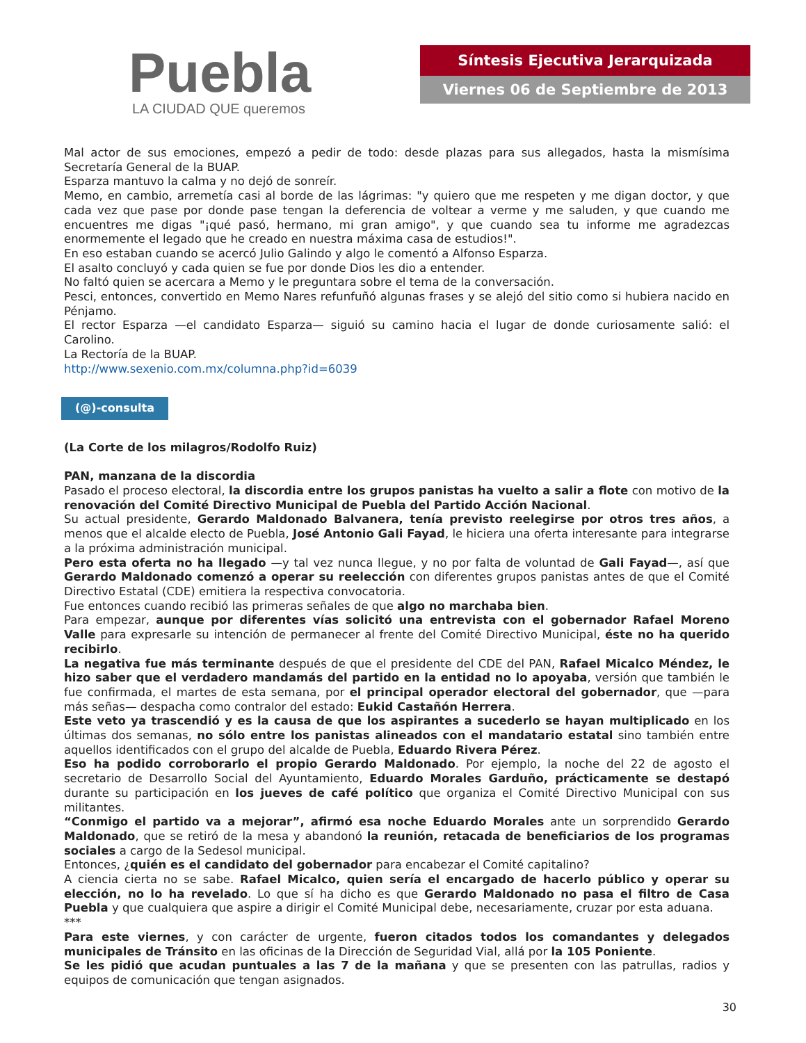Puebla
LA CIUDAD QUE queremos
Síntesis Ejecutiva Jerarquizada
Viernes 06 de Septiembre de 2013
Mal actor de sus emociones, empezó a pedir de todo: desde plazas para sus allegados, hasta la mismísima Secretaría General de la BUAP.
Esparza mantuvo la calma y no dejó de sonreír.
Memo, en cambio, arremetía casi al borde de las lágrimas: "y quiero que me respeten y me digan doctor, y que cada vez que pase por donde pase tengan la deferencia de voltear a verme y me saluden, y que cuando me encuentres me digas "¡qué pasó, hermano, mi gran amigo", y que cuando sea tu informe me agradezcas enormemente el legado que he creado en nuestra máxima casa de estudios!".
En eso estaban cuando se acercó Julio Galindo y algo le comentó a Alfonso Esparza.
El asalto concluyó y cada quien se fue por donde Dios les dio a entender.
No faltó quien se acercara a Memo y le preguntara sobre el tema de la conversación.
Pesci, entonces, convertido en Memo Nares refunfuñó algunas frases y se alejó del sitio como si hubiera nacido en Pénjamo.
El rector Esparza —el candidato Esparza— siguió su camino hacia el lugar de donde curiosamente salió: el Carolino.
La Rectoría de la BUAP.
http://www.sexenio.com.mx/columna.php?id=6039
(@)-consulta
(La Corte de los milagros/Rodolfo Ruiz)
PAN, manzana de la discordia
Pasado el proceso electoral, la discordia entre los grupos panistas ha vuelto a salir a flote con motivo de la renovación del Comité Directivo Municipal de Puebla del Partido Acción Nacional.
Su actual presidente, Gerardo Maldonado Balvanera, tenía previsto reelegirse por otros tres años, a menos que el alcalde electo de Puebla, José Antonio Gali Fayad, le hiciera una oferta interesante para integrarse a la próxima administración municipal.
Pero esta oferta no ha llegado —y tal vez nunca llegue, y no por falta de voluntad de Gali Fayad—, así que Gerardo Maldonado comenzó a operar su reelección con diferentes grupos panistas antes de que el Comité Directivo Estatal (CDE) emitiera la respectiva convocatoria.
Fue entonces cuando recibió las primeras señales de que algo no marchaba bien.
Para empezar, aunque por diferentes vías solicitó una entrevista con el gobernador Rafael Moreno Valle para expresarle su intención de permanecer al frente del Comité Directivo Municipal, éste no ha querido recibirlo.
La negativa fue más terminante después de que el presidente del CDE del PAN, Rafael Micalco Méndez, le hizo saber que el verdadero mandamás del partido en la entidad no lo apoyaba, versión que también le fue confirmada, el martes de esta semana, por el principal operador electoral del gobernador, que —para más señas— despacha como contralor del estado: Eukid Castañón Herrera.
Este veto ya trascendió y es la causa de que los aspirantes a sucederlo se hayan multiplicado en los últimas dos semanas, no sólo entre los panistas alineados con el mandatario estatal sino también entre aquellos identificados con el grupo del alcalde de Puebla, Eduardo Rivera Pérez.
Eso ha podido corroborarlo el propio Gerardo Maldonado. Por ejemplo, la noche del 22 de agosto el secretario de Desarrollo Social del Ayuntamiento, Eduardo Morales Garduño, prácticamente se destapó durante su participación en los jueves de café político que organiza el Comité Directivo Municipal con sus militantes.
“Conmigo el partido va a mejorar”, afirmó esa noche Eduardo Morales ante un sorprendido Gerardo Maldonado, que se retiró de la mesa y abandonó la reunión, retacada de beneficiarios de los programas sociales a cargo de la Sedesol municipal.
Entonces, ¿quién es el candidato del gobernador para encabezar el Comité capitalino?
A ciencia cierta no se sabe. Rafael Micalco, quien sería el encargado de hacerlo público y operar su elección, no lo ha revelado. Lo que sí ha dicho es que Gerardo Maldonado no pasa el filtro de Casa Puebla y que cualquiera que aspire a dirigir el Comité Municipal debe, necesariamente, cruzar por esta aduana.
***
Para este viernes, y con carácter de urgente, fueron citados todos los comandantes y delegados municipales de Tránsito en las oficinas de la Dirección de Seguridad Vial, allá por la 105 Poniente.
Se les pidió que acudan puntuales a las 7 de la mañana y que se presenten con las patrullas, radios y equipos de comunicación que tengan asignados.
30